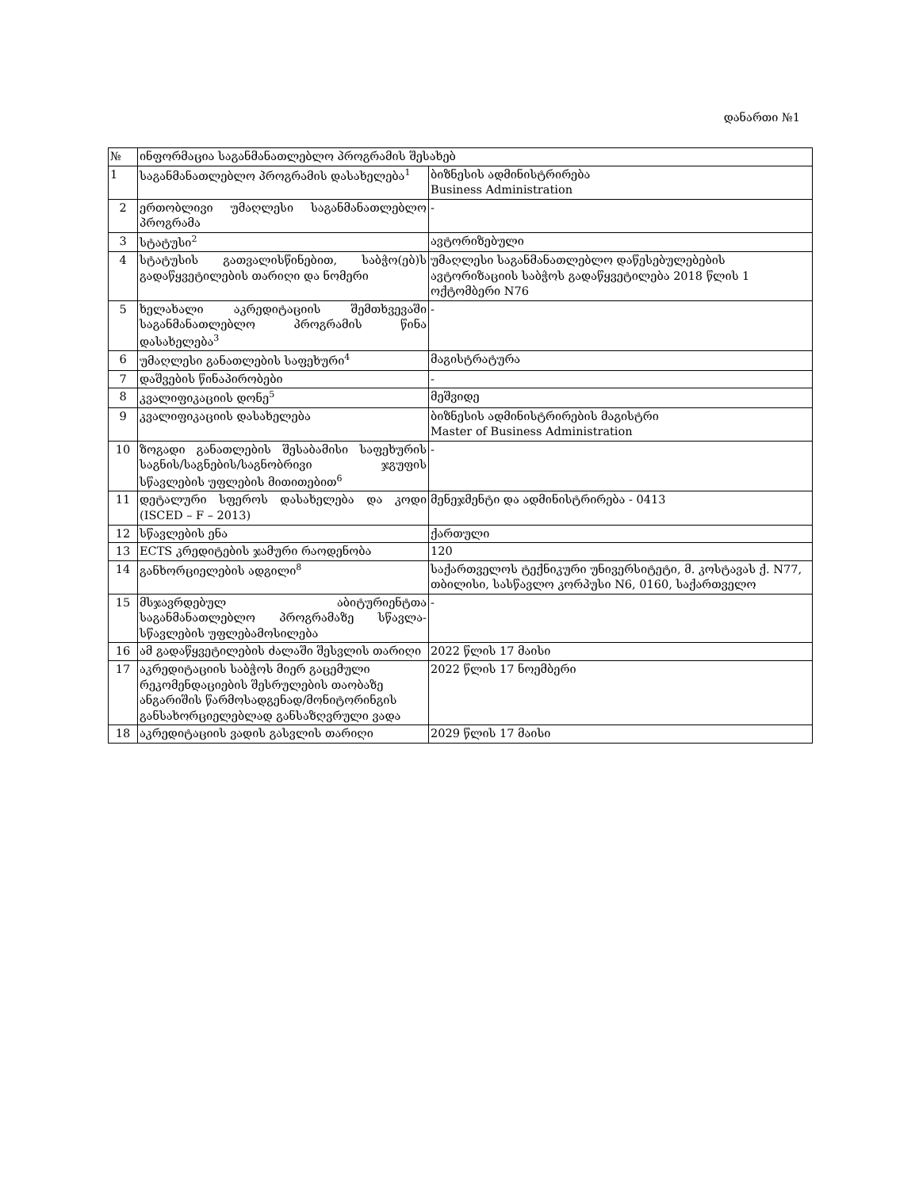დანართი №1
| № | ინფორმაცია საგანმანათლებლო პროგრამის შესახებ | |
| 1 | საგანმანათლებლო პროგრამის დასახელება<sup>1</sup> | ბიზნესის ადმინისტრირება Business Administration |
| 2 | ერთობლივი უმაღლესი საგანმანათლებლო პროგრამა | - |
| 3 | სტატუსი<sup>2</sup> | ავტორიზებული |
| 4 | სტატუსის გათვალისწინებით, საბჭო(ებ)ს გადაწყვეტილების თარიღი და ნომერი | უმაღლესი საგანმანათლებლო დაწესებულებების ავტორიზაციის საბჭოს გადაწყვეტილება 2018 წლის 1 ოქტომბერი N76 |
| 5 | ხელახალი აკრედიტაციის შემთხვევაში საგანმანათლებლო პროგრამის წინა დასახელება<sup>3</sup> | - |
| 6 | უმაღლესი განათლების საფეხური<sup>4</sup> | მაგისტრატურა |
| 7 | დაშვების წინაპირობები | - |
| 8 | კვალიფიკაციის დონე<sup>5</sup> | მეშვიდე |
| 9 | კვალიფიკაციის დასახელება | ბიზნესის ადმინისტრირების მაგისტრი Master of Business Administration |
| 10 | ზოგადი განათლების შესაბამისი საფეხურის საგნის/საგნების/საგნობრივი ჯგუფის სწავლების უფლების მითითებით<sup>6</sup> | - |
| 11 | დეტალური სფეროს დასახელება და კოდი (ISCED – F – 2013) | მენეჯმენტი და ადმინისტრირება - 0413 |
| 12 | სწავლების ენა | ქართული |
| 13 | ECTS კრედიტების ჯამური რაოდენობა | 120 |
| 14 | განხორციელების ადგილი<sup>8</sup> | საქართველოს ტექნიკური უნივერსიტეტი, მ. კოსტავას ქ. N77, თბილისი, სასწავლო კორპუსი N6, 0160, საქართველო |
| 15 | მსჯავრდებულ აბიტურიენტთა საგანმანათლებლო პროგრამაზე სწავლა-სწავლების უფლებამოსილება | - |
| 16 | ამ გადაწყვეტილების ძალაში შესვლის თარიღი | 2022 წლის 17 მაისი |
| 17 | აკრედიტაციის საბჭოს მიერ გაცემული რეკომენდაციების შესრულების თაობაზე ანგარიშის წარმოსადგენად/მონიტორინგის განსახორციელებლად განსაზღვრული ვადა | 2022 წლის 17 ნოემბერი |
| 18 | აკრედიტაციის ვადის გასვლის თარიღი | 2029 წლის 17 მაისი |